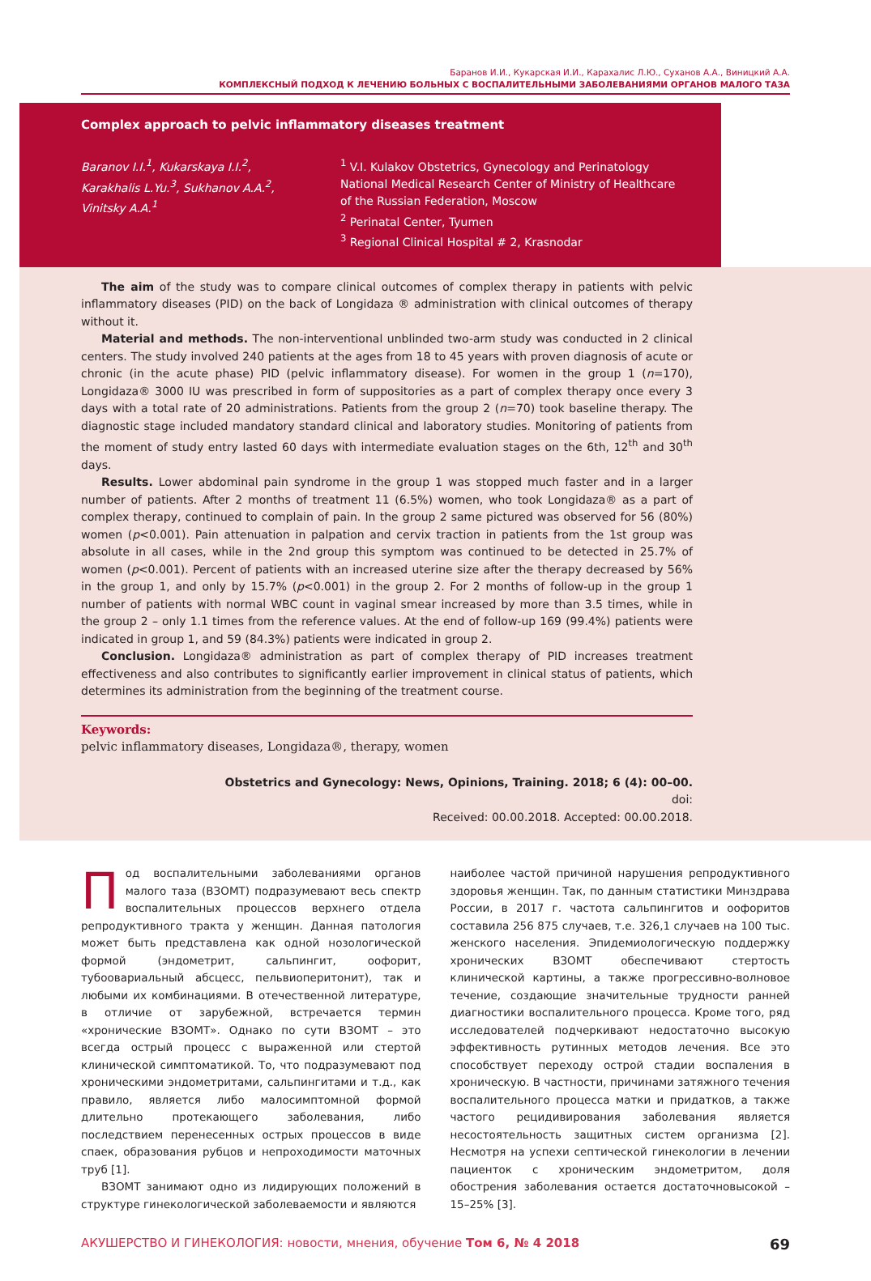Баранов И.И., Кукарская И.И., Карахалис Л.Ю., Суханов А.А., Виницкий А.А.
КОМПЛЕКСНЫЙ ПОДХОД К ЛЕЧЕНИЮ БОЛЬНЫХ С ВОСПАЛИТЕЛЬНЫМИ ЗАБОЛЕВАНИЯМИ ОРГАНОВ МАЛОГО ТАЗА
Complex approach to pelvic inflammatory diseases treatment
Baranov I.I.<sup>1</sup>, Kukarskaya I.I.<sup>2</sup>,
Karakhalis L.Yu.<sup>3</sup>, Sukhanov A.A.<sup>2</sup>,
Vinitsky A.A.<sup>1</sup>
<sup>1</sup> V.I. Kulakov Obstetrics, Gynecology and Perinatology National Medical Research Center of Ministry of Healthcare of the Russian Federation, Moscow
<sup>2</sup> Perinatal Center, Tyumen
<sup>3</sup> Regional Clinical Hospital # 2, Krasnodar
The aim of the study was to compare clinical outcomes of complex therapy in patients with pelvic inflammatory diseases (PID) on the back of Longidaza ® administration with clinical outcomes of therapy without it.
Material and methods. The non-interventional unblinded two-arm study was conducted in 2 clinical centers. The study involved 240 patients at the ages from 18 to 45 years with proven diagnosis of acute or chronic (in the acute phase) PID (pelvic inflammatory disease). For women in the group 1 (n=170), Longidaza® 3000 IU was prescribed in form of suppositories as a part of complex therapy once every 3 days with a total rate of 20 administrations. Patients from the group 2 (n=70) took baseline therapy. The diagnostic stage included mandatory standard clinical and laboratory studies. Monitoring of patients from the moment of study entry lasted 60 days with intermediate evaluation stages on the 6th, 12<sup>th</sup> and 30<sup>th</sup> days.
Results. Lower abdominal pain syndrome in the group 1 was stopped much faster and in a larger number of patients. After 2 months of treatment 11 (6.5%) women, who took Longidaza® as a part of complex therapy, continued to complain of pain. In the group 2 same pictured was observed for 56 (80%) women (p<0.001). Pain attenuation in palpation and cervix traction in patients from the 1st group was absolute in all cases, while in the 2nd group this symptom was continued to be detected in 25.7% of women (p<0.001). Percent of patients with an increased uterine size after the therapy decreased by 56% in the group 1, and only by 15.7% (p<0.001) in the group 2. For 2 months of follow-up in the group 1 number of patients with normal WBC count in vaginal smear increased by more than 3.5 times, while in the group 2 – only 1.1 times from the reference values. At the end of follow-up 169 (99.4%) patients were indicated in group 1, and 59 (84.3%) patients were indicated in group 2.
Conclusion. Longidaza® administration as part of complex therapy of PID increases treatment effectiveness and also contributes to significantly earlier improvement in clinical status of patients, which determines its administration from the beginning of the treatment course.
Keywords:
pelvic inflammatory diseases, Longidaza®, therapy, women
Obstetrics and Gynecology: News, Opinions, Training. 2018; 6 (4): 00–00.
doi:
Received: 00.00.2018. Accepted: 00.00.2018.
Под воспалительными заболеваниями органов малого таза (ВЗОМТ) подразумевают весь спектр воспалительных процессов верхнего отдела репродуктивного тракта у женщин. Данная патология может быть представлена как одной нозологической формой (эндометрит, сальпингит, оофорит, тубоовариальный абсцесс, пельвиоперитонит), так и любыми их комбинациями. В отечественной литературе, в отличие от зарубежной, встречается термин «хронические ВЗОМТ». Однако по сути ВЗОМТ – это всегда острый процесс с выраженной или стертой клинической симптоматикой. То, что подразумевают под хроническими эндометритами, сальпингитами и т.д., как правило, является либо малосимптомной формой длительно протекающего заболевания, либо последствием перенесенных острых процессов в виде спаек, образования рубцов и непроходимости маточных труб [1].
ВЗОМТ занимают одно из лидирующих положений в структуре гинекологической заболеваемости и являются
наиболее частой причиной нарушения репродуктивного здоровья женщин. Так, по данным статистики Минздрава России, в 2017 г. частота сальпингитов и оофоритов составила 256 875 случаев, т.е. 326,1 случаев на 100 тыс. женского населения. Эпидемиологическую поддержку хронических ВЗОМТ обеспечивают стертость клинической картины, а также прогрессивно-волновое течение, создающие значительные трудности ранней диагностики воспалительного процесса. Кроме того, ряд исследователей подчеркивают недостаточно высокую эффективность рутинных методов лечения. Все это способствует переходу острой стадии воспаления в хроническую. В частности, причинами затяжного течения воспалительного процесса матки и придатков, а также частого рецидивирования заболевания является несостоятельность защитных систем организма [2]. Несмотря на успехи септической гинекологии в лечении пациенток с хроническим эндометритом, доля обострения заболевания остается достаточновысокой – 15–25% [3].
АКУШЕРСТВО И ГИНЕКОЛОГИЯ: новости, мнения, обучение Том 6, № 4 2018 69